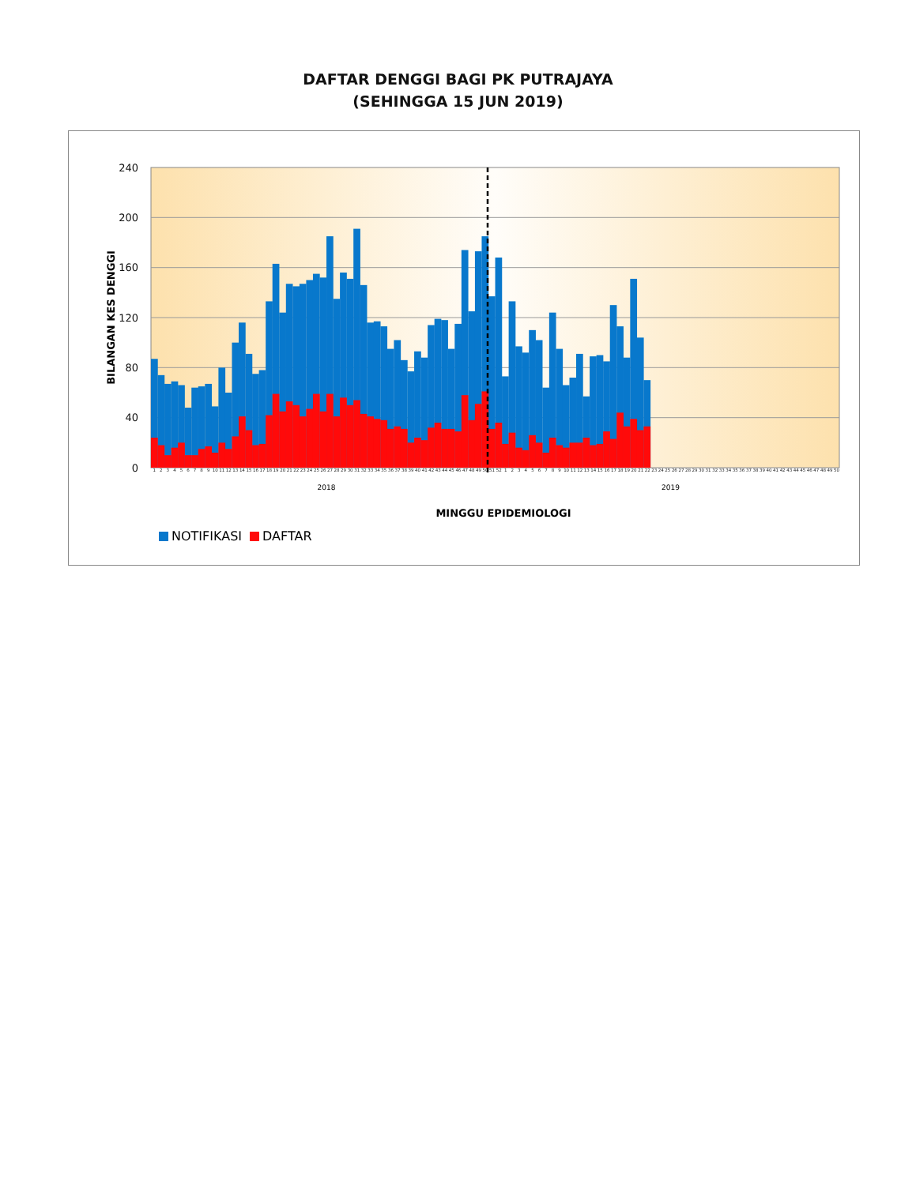DAFTAR DENGGI BAGI PK PUTRAJAYA
(SEHINGGA 15 JUN 2019)
240
200
160
120
80
40
0
BILANGAN KES DENGGI
1 2 3 4 5 6 7 8 9 10 11 12 13 14 15 16 17 18 19 20 21 22 23 24 25 26 27 28 29 30 31 32 33 34 35 36 37 38 39 40 41 42 43 44 45 46 47 48 49 50 51 52 1 2 3 4 5 6 7 8 9 10 11 12 13 14 15 16 17 18 19 20 21 22 23 24 25 26 27 28 29 30 31 32 33 34 35 36 37 38 39 40 41 42 43 44 45 46 47 48 49 50
2018 2019
MINGGU EPIDEMIOLOGI
NOTIFIKASI DAFTAR